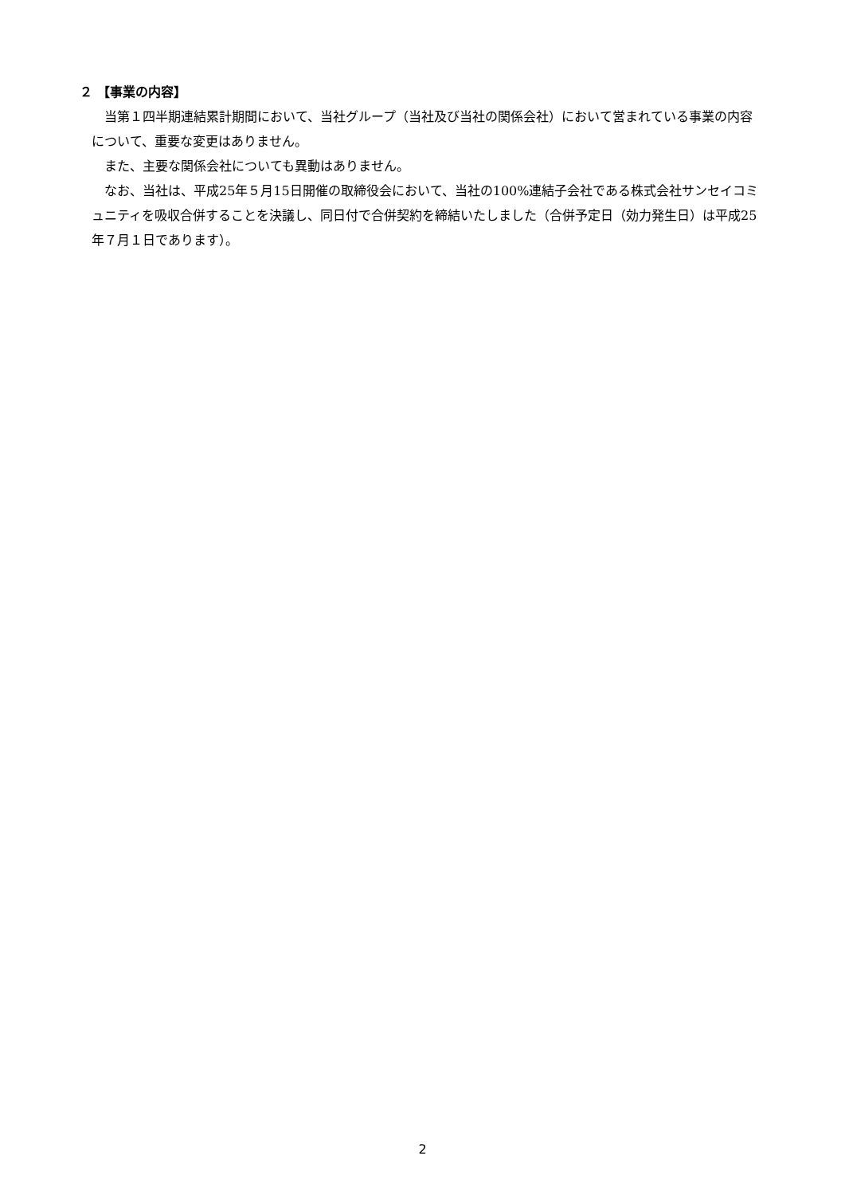２ 【事業の内容】
当第１四半期連結累計期間において、当社グループ（当社及び当社の関係会社）において営まれている事業の内容について、重要な変更はありません。
また、主要な関係会社についても異動はありません。
なお、当社は、平成25年５月15日開催の取締役会において、当社の100%連結子会社である株式会社サンセイコミュニティを吸収合併することを決議し、同日付で合併契約を締結いたしました（合併予定日（効力発生日）は平成25年７月１日であります）。
2